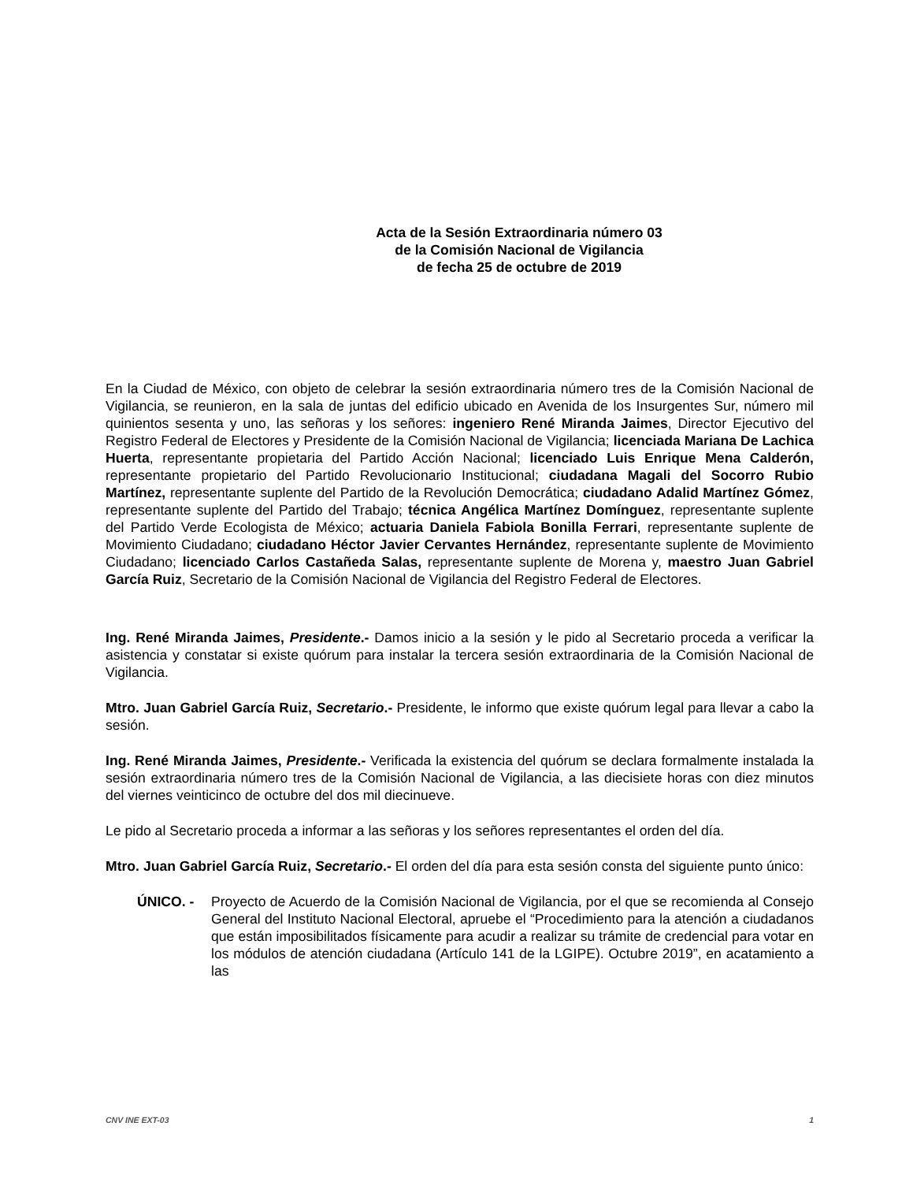Acta de la Sesión Extraordinaria número 03
de la Comisión Nacional de Vigilancia
de fecha 25 de octubre de 2019
En la Ciudad de México, con objeto de celebrar la sesión extraordinaria número tres de la Comisión Nacional de Vigilancia, se reunieron, en la sala de juntas del edificio ubicado en Avenida de los Insurgentes Sur, número mil quinientos sesenta y uno, las señoras y los señores: ingeniero René Miranda Jaimes, Director Ejecutivo del Registro Federal de Electores y Presidente de la Comisión Nacional de Vigilancia; licenciada Mariana De Lachica Huerta, representante propietaria del Partido Acción Nacional; licenciado Luis Enrique Mena Calderón, representante propietario del Partido Revolucionario Institucional; ciudadana Magali del Socorro Rubio Martínez, representante suplente del Partido de la Revolución Democrática; ciudadano Adalid Martínez Gómez, representante suplente del Partido del Trabajo; técnica Angélica Martínez Domínguez, representante suplente del Partido Verde Ecologista de México; actuaria Daniela Fabiola Bonilla Ferrari, representante suplente de Movimiento Ciudadano; ciudadano Héctor Javier Cervantes Hernández, representante suplente de Movimiento Ciudadano; licenciado Carlos Castañeda Salas, representante suplente de Morena y, maestro Juan Gabriel García Ruiz, Secretario de la Comisión Nacional de Vigilancia del Registro Federal de Electores.
Ing. René Miranda Jaimes, Presidente.- Damos inicio a la sesión y le pido al Secretario proceda a verificar la asistencia y constatar si existe quórum para instalar la tercera sesión extraordinaria de la Comisión Nacional de Vigilancia.
Mtro. Juan Gabriel García Ruiz, Secretario.- Presidente, le informo que existe quórum legal para llevar a cabo la sesión.
Ing. René Miranda Jaimes, Presidente.- Verificada la existencia del quórum se declara formalmente instalada la sesión extraordinaria número tres de la Comisión Nacional de Vigilancia, a las diecisiete horas con diez minutos del viernes veinticinco de octubre del dos mil diecinueve.
Le pido al Secretario proceda a informar a las señoras y los señores representantes el orden del día.
Mtro. Juan Gabriel García Ruiz, Secretario.- El orden del día para esta sesión consta del siguiente punto único:
ÚNICO. - Proyecto de Acuerdo de la Comisión Nacional de Vigilancia, por el que se recomienda al Consejo General del Instituto Nacional Electoral, apruebe el “Procedimiento para la atención a ciudadanos que están imposibilitados físicamente para acudir a realizar su trámite de credencial para votar en los módulos de atención ciudadana (Artículo 141 de la LGIPE). Octubre 2019”, en acatamiento a las
CNV INE EXT-03 1